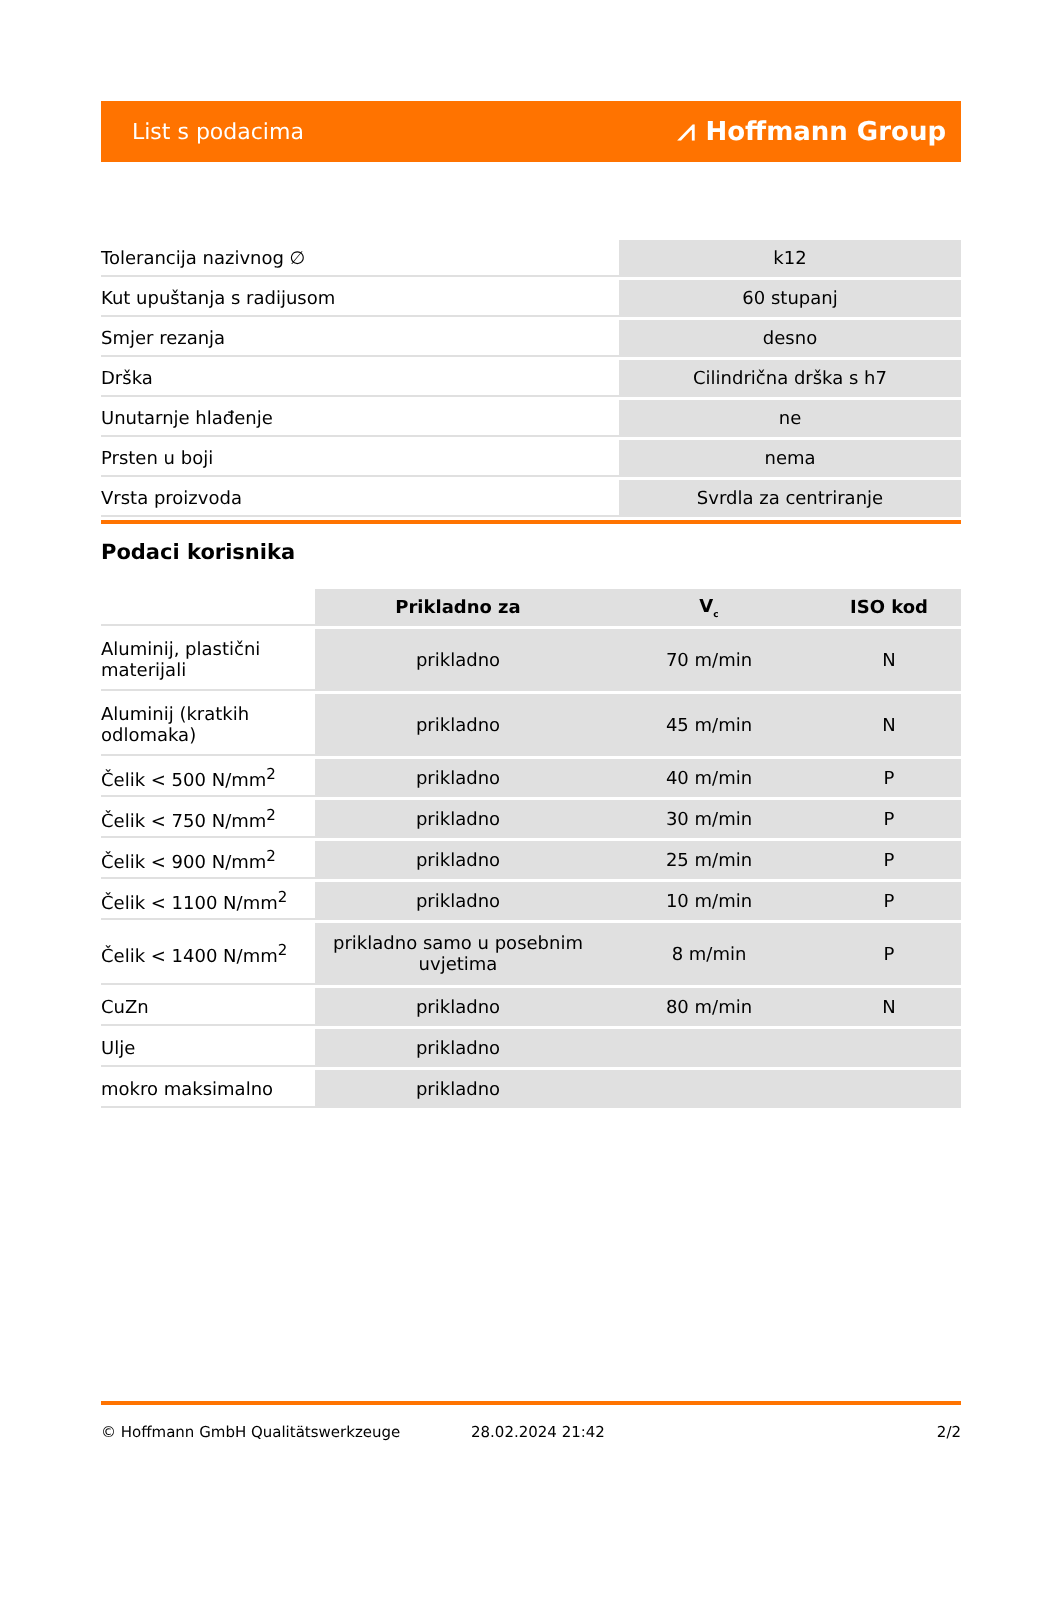List s podacima ⩘ Hoffmann Group
| Tolerancija nazivnog ∅ | k12 |
| Kut upuštanja s radijusom | 60 stupanj |
| Smjer rezanja | desno |
| Drška | Cilindrična drška s h7 |
| Unutarnje hlađenje | ne |
| Prsten u boji | nema |
| Vrsta proizvoda | Svrdla za centriranje |
Podaci korisnika
| | Prikladno za | V<sub>c</sub> | ISO kod |
| --- | --- | --- | --- |
| Aluminij, plastični materijali | prikladno | 70 m/min | N |
| Aluminij (kratkih odlomaka) | prikladno | 45 m/min | N |
| Čelik < 500 N/mm<sup>2</sup> | prikladno | 40 m/min | P |
| Čelik < 750 N/mm<sup>2</sup> | prikladno | 30 m/min | P |
| Čelik < 900 N/mm<sup>2</sup> | prikladno | 25 m/min | P |
| Čelik < 1100 N/mm<sup>2</sup> | prikladno | 10 m/min | P |
| Čelik < 1400 N/mm<sup>2</sup> | prikladno samo u posebnim uvjetima | 8 m/min | P |
| CuZn | prikladno | 80 m/min | N |
| Ulje | prikladno | | |
| mokro maksimalno | prikladno | | |
© Hoffmann GmbH Qualitätswerkzeuge 28.02.2024 21:42 2/2